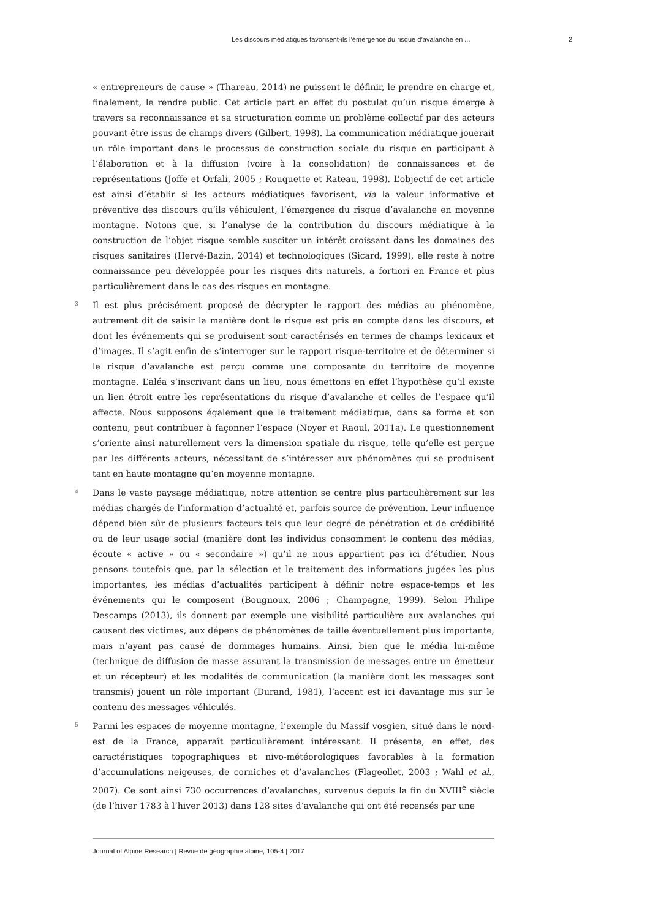Les discours médiatiques favorisent-ils l’émergence du risque d’avalanche en ... 2
« entrepreneurs de cause » (Thareau, 2014) ne puissent le définir, le prendre en charge et, finalement, le rendre public. Cet article part en effet du postulat qu’un risque émerge à travers sa reconnaissance et sa structuration comme un problème collectif par des acteurs pouvant être issus de champs divers (Gilbert, 1998). La communication médiatique jouerait un rôle important dans le processus de construction sociale du risque en participant à l’élaboration et à la diffusion (voire à la consolidation) de connaissances et de représentations (Joffe et Orfali, 2005 ; Rouquette et Rateau, 1998). L’objectif de cet article est ainsi d’établir si les acteurs médiatiques favorisent, via la valeur informative et préventive des discours qu’ils véhiculent, l’émergence du risque d’avalanche en moyenne montagne. Notons que, si l’analyse de la contribution du discours médiatique à la construction de l’objet risque semble susciter un intérêt croissant dans les domaines des risques sanitaires (Hervé-Bazin, 2014) et technologiques (Sicard, 1999), elle reste à notre connaissance peu développée pour les risques dits naturels, a fortiori en France et plus particulièrement dans le cas des risques en montagne.
3
Il est plus précisément proposé de décrypter le rapport des médias au phénomène, autrement dit de saisir la manière dont le risque est pris en compte dans les discours, et dont les événements qui se produisent sont caractérisés en termes de champs lexicaux et d’images. Il s’agit enfin de s’interroger sur le rapport risque-territoire et de déterminer si le risque d’avalanche est perçu comme une composante du territoire de moyenne montagne. L’aléa s’inscrivant dans un lieu, nous émettons en effet l’hypothèse qu’il existe un lien étroit entre les représentations du risque d’avalanche et celles de l’espace qu’il affecte. Nous supposons également que le traitement médiatique, dans sa forme et son contenu, peut contribuer à façonner l’espace (Noyer et Raoul, 2011a). Le questionnement s’oriente ainsi naturellement vers la dimension spatiale du risque, telle qu’elle est perçue par les différents acteurs, nécessitant de s’intéresser aux phénomènes qui se produisent tant en haute montagne qu’en moyenne montagne.
4
Dans le vaste paysage médiatique, notre attention se centre plus particulièrement sur les médias chargés de l’information d’actualité et, parfois source de prévention. Leur influence dépend bien sûr de plusieurs facteurs tels que leur degré de pénétration et de crédibilité ou de leur usage social (manière dont les individus consomment le contenu des médias, écoute « active » ou « secondaire ») qu’il ne nous appartient pas ici d’étudier. Nous pensons toutefois que, par la sélection et le traitement des informations jugées les plus importantes, les médias d’actualités participent à définir notre espace-temps et les événements qui le composent (Bougnoux, 2006 ; Champagne, 1999). Selon Philipe Descamps (2013), ils donnent par exemple une visibilité particulière aux avalanches qui causent des victimes, aux dépens de phénomènes de taille éventuellement plus importante, mais n’ayant pas causé de dommages humains. Ainsi, bien que le média lui-même (technique de diffusion de masse assurant la transmission de messages entre un émetteur et un récepteur) et les modalités de communication (la manière dont les messages sont transmis) jouent un rôle important (Durand, 1981), l’accent est ici davantage mis sur le contenu des messages véhiculés.
5
Parmi les espaces de moyenne montagne, l’exemple du Massif vosgien, situé dans le nord-est de la France, apparaît particulièrement intéressant. Il présente, en effet, des caractéristiques topographiques et nivo-météorologiques favorables à la formation d’accumulations neigeuses, de corniches et d’avalanches (Flageollet, 2003 ; Wahl et al., 2007). Ce sont ainsi 730 occurrences d’avalanches, survenus depuis la fin du XVIII<sup>e</sup> siècle (de l’hiver 1783 à l’hiver 2013) dans 128 sites d’avalanche qui ont été recensés par une
Journal of Alpine Research | Revue de géographie alpine, 105-4 | 2017